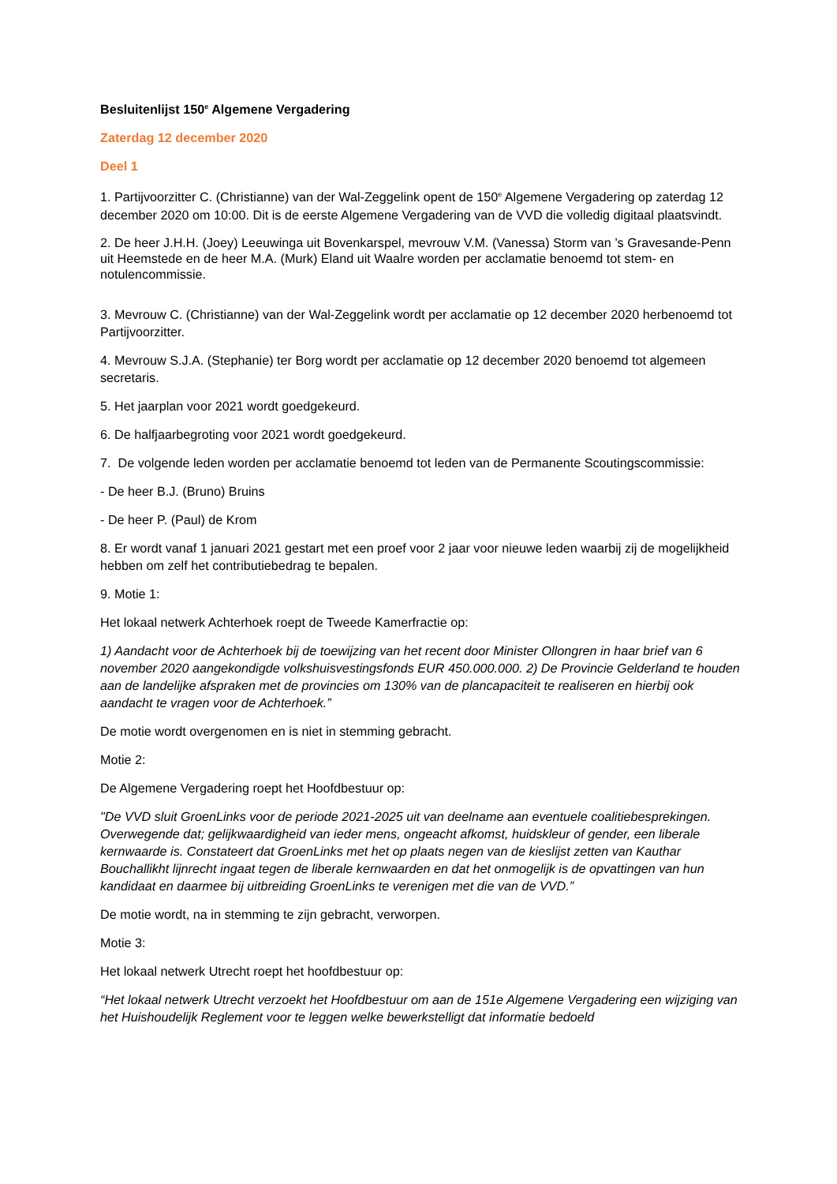Besluitenlijst 150<sup>e</sup> Algemene Vergadering
Zaterdag 12 december 2020
Deel 1
1. Partijvoorzitter C. (Christianne) van der Wal-Zeggelink opent de 150<sup>e</sup> Algemene Vergadering op zaterdag 12 december 2020 om 10:00. Dit is de eerste Algemene Vergadering van de VVD die volledig digitaal plaatsvindt.
2. De heer J.H.H. (Joey) Leeuwinga uit Bovenkarspel, mevrouw V.M. (Vanessa) Storm van ’s Gravesande-Penn uit Heemstede en de heer M.A. (Murk) Eland uit Waalre worden per acclamatie benoemd tot stem- en notulencommissie.
3. Mevrouw C. (Christianne) van der Wal-Zeggelink wordt per acclamatie op 12 december 2020 herbenoemd tot Partijvoorzitter.
4. Mevrouw S.J.A. (Stephanie) ter Borg wordt per acclamatie op 12 december 2020 benoemd tot algemeen secretaris.
5. Het jaarplan voor 2021 wordt goedgekeurd.
6. De halfjaarbegroting voor 2021 wordt goedgekeurd.
7. De volgende leden worden per acclamatie benoemd tot leden van de Permanente Scoutingscommissie:
- De heer B.J. (Bruno) Bruins
- De heer P. (Paul) de Krom
8. Er wordt vanaf 1 januari 2021 gestart met een proef voor 2 jaar voor nieuwe leden waarbij zij de mogelijkheid hebben om zelf het contributiebedrag te bepalen.
9. Motie 1:
Het lokaal netwerk Achterhoek roept de Tweede Kamerfractie op:
1) Aandacht voor de Achterhoek bij de toewijzing van het recent door Minister Ollongren in haar brief van 6 november 2020 aangekondigde volkshuisvestingsfonds EUR 450.000.000. 2) De Provincie Gelderland te houden aan de landelijke afspraken met de provincies om 130% van de plancapaciteit te realiseren en hierbij ook aandacht te vragen voor de Achterhoek.”
De motie wordt overgenomen en is niet in stemming gebracht.
Motie 2:
De Algemene Vergadering roept het Hoofdbestuur op:
"De VVD sluit GroenLinks voor de periode 2021-2025 uit van deelname aan eventuele coalitiebesprekingen. Overwegende dat; gelijkwaardigheid van ieder mens, ongeacht afkomst, huidskleur of gender, een liberale kernwaarde is. Constateert dat GroenLinks met het op plaats negen van de kieslijst zetten van Kauthar Bouchallikht lijnrecht ingaat tegen de liberale kernwaarden en dat het onmogelijk is de opvattingen van hun kandidaat en daarmee bij uitbreiding GroenLinks te verenigen met die van de VVD.”
De motie wordt, na in stemming te zijn gebracht, verworpen.
Motie 3:
Het lokaal netwerk Utrecht roept het hoofdbestuur op:
“Het lokaal netwerk Utrecht verzoekt het Hoofdbestuur om aan de 151e Algemene Vergadering een wijziging van het Huishoudelijk Reglement voor te leggen welke bewerkstelligt dat informatie bedoeld